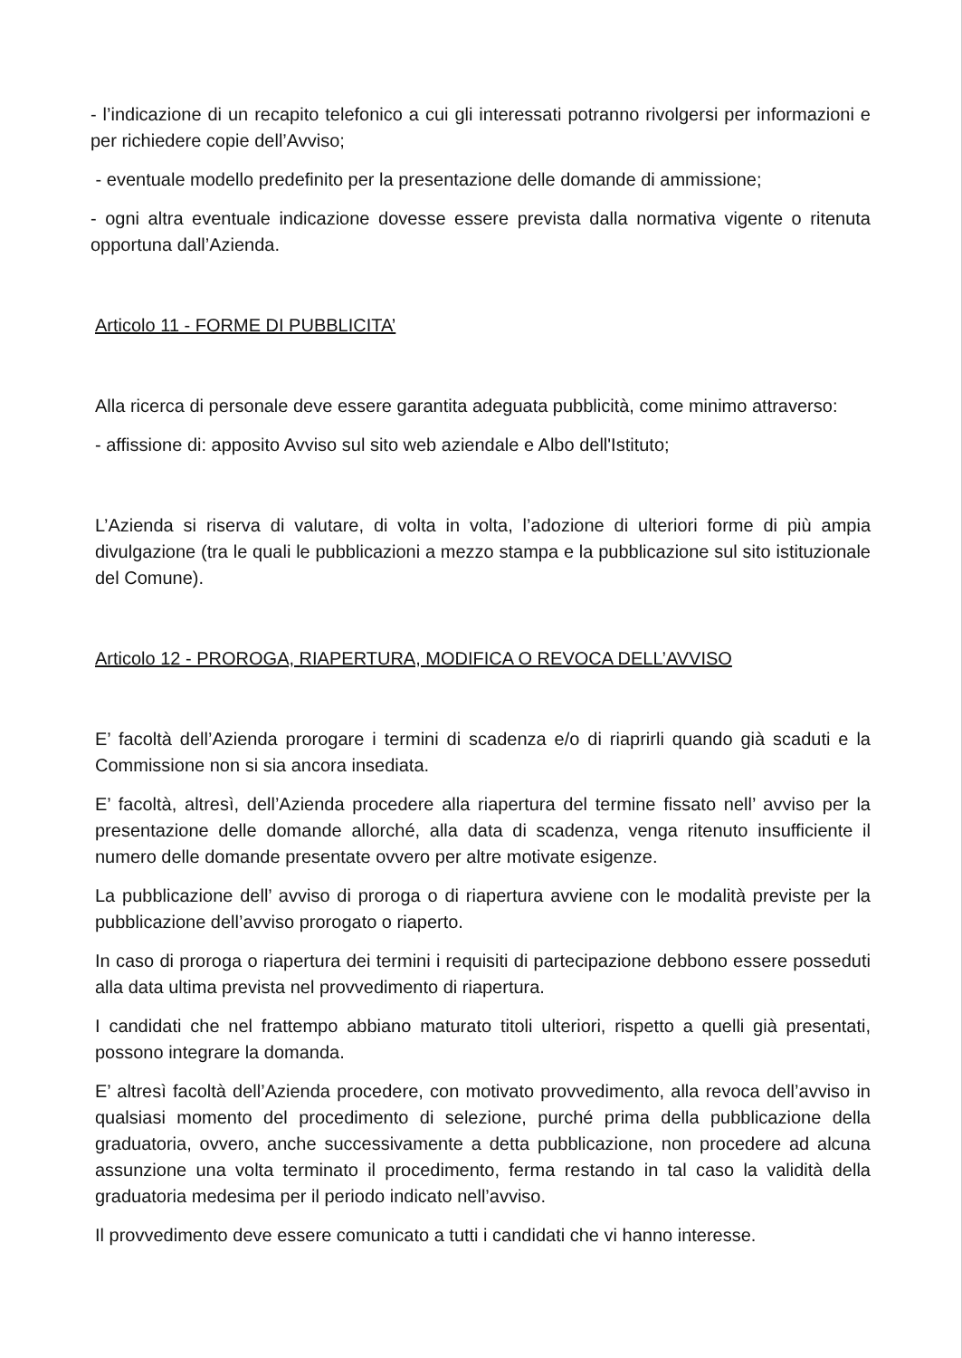- l’indicazione di un recapito telefonico a cui gli interessati potranno rivolgersi per informazioni e per richiedere copie dell’Avviso;
- eventuale modello predefinito per la presentazione delle domande di ammissione;
- ogni altra eventuale indicazione dovesse essere prevista dalla normativa vigente o ritenuta opportuna dall’Azienda.
Articolo 11 - FORME DI PUBBLICITA’
Alla ricerca di personale deve essere garantita adeguata pubblicità, come minimo attraverso:
- affissione di: apposito Avviso sul sito web aziendale e Albo dell'Istituto;
L’Azienda si riserva di valutare, di volta in volta, l’adozione di ulteriori forme di più ampia divulgazione (tra le quali le pubblicazioni a mezzo stampa e la pubblicazione sul sito istituzionale del Comune).
Articolo 12 - PROROGA, RIAPERTURA, MODIFICA O REVOCA DELL’AVVISO
E’ facoltà dell’Azienda prorogare i termini di scadenza e/o di riaprirli quando già scaduti e la Commissione non si sia ancora insediata.
E’ facoltà, altresì, dell’Azienda procedere alla riapertura del termine fissato nell’ avviso per la presentazione delle domande allorché, alla data di scadenza, venga ritenuto insufficiente il numero delle domande presentate ovvero per altre motivate esigenze.
La pubblicazione dell’ avviso di proroga o di riapertura avviene con le modalità previste per la pubblicazione dell’avviso prorogato o riaperto.
In caso di proroga o riapertura dei termini i requisiti di partecipazione debbono essere posseduti alla data ultima prevista nel provvedimento di riapertura.
I candidati che nel frattempo abbiano maturato titoli ulteriori, rispetto a quelli già presentati, possono integrare la domanda.
E’ altresì facoltà dell’Azienda procedere, con motivato provvedimento, alla revoca dell’avviso in qualsiasi momento del procedimento di selezione, purché prima della pubblicazione della graduatoria, ovvero, anche successivamente a detta pubblicazione, non procedere ad alcuna assunzione una volta terminato il procedimento, ferma restando in tal caso la validità della graduatoria medesima per il periodo indicato nell’avviso.
Il provvedimento deve essere comunicato a tutti i candidati che vi hanno interesse.